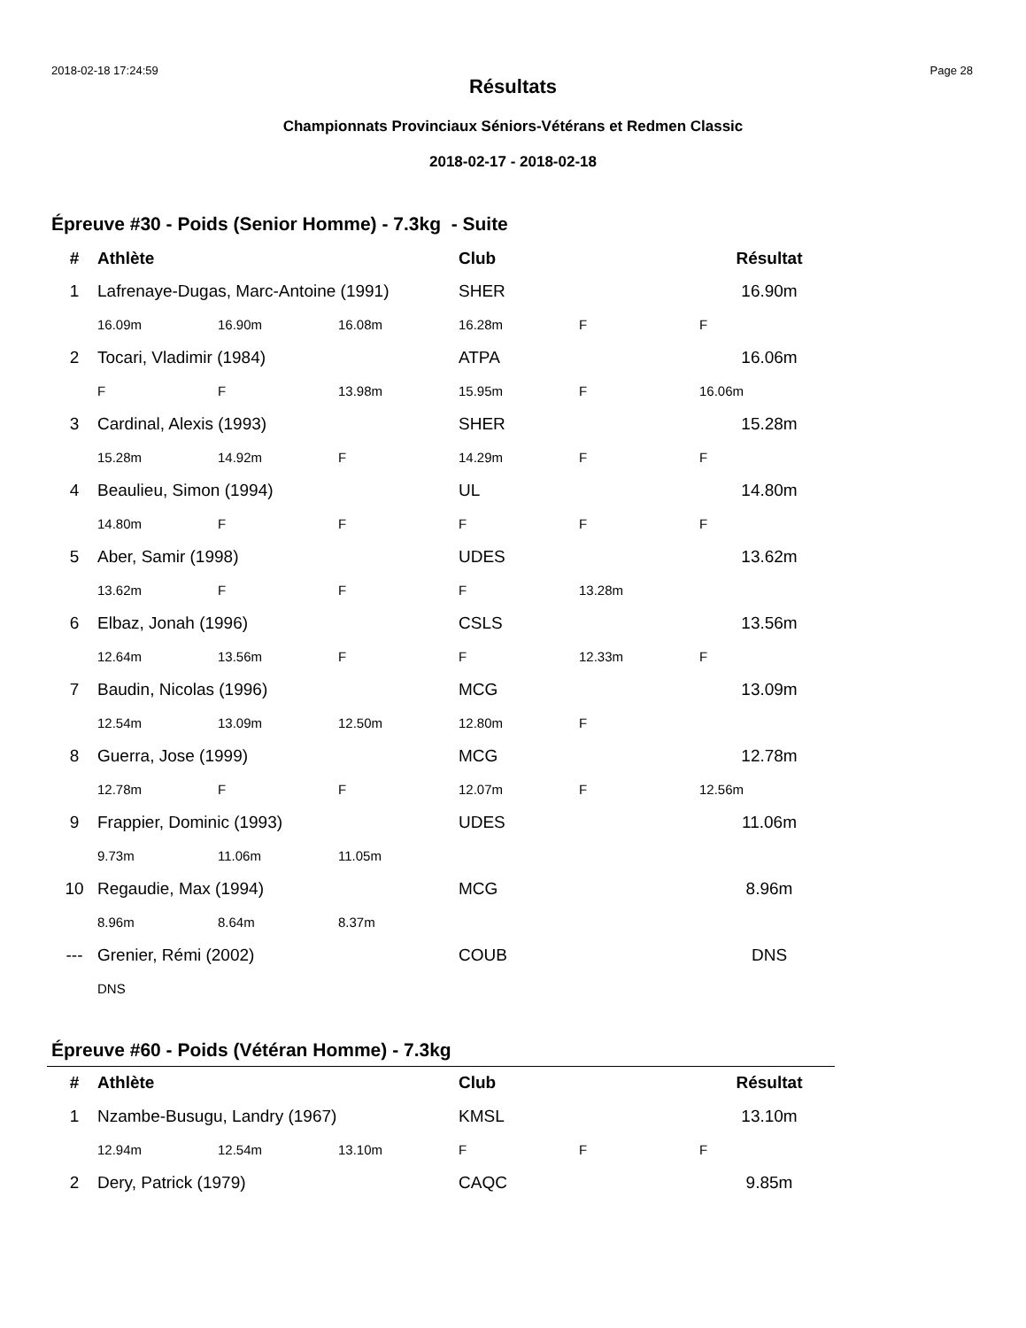2018-02-18 17:24:59 Page 28
Résultats
Championnats Provinciaux Séniors-Vétérans et Redmen Classic
2018-02-17 - 2018-02-18
Épreuve #30 - Poids (Senior Homme) - 7.3kg - Suite
| # | Athlète | | | Club | | Résultat |
| --- | --- | --- | --- | --- | --- | --- |
| 1 | Lafrenaye-Dugas, Marc-Antoine (1991) | | | SHER | | 16.90m |
| | 16.09m | 16.90m | 16.08m | 16.28m | F | F |
| 2 | Tocari, Vladimir (1984) | | | ATPA | | 16.06m |
| | F | F | 13.98m | 15.95m | F | 16.06m |
| 3 | Cardinal, Alexis (1993) | | | SHER | | 15.28m |
| | 15.28m | 14.92m | F | 14.29m | F | F |
| 4 | Beaulieu, Simon (1994) | | | UL | | 14.80m |
| | 14.80m | F | F | F | F | F |
| 5 | Aber, Samir (1998) | | | UDES | | 13.62m |
| | 13.62m | F | F | F | 13.28m | |
| 6 | Elbaz, Jonah (1996) | | | CSLS | | 13.56m |
| | 12.64m | 13.56m | F | F | 12.33m | F |
| 7 | Baudin, Nicolas (1996) | | | MCG | | 13.09m |
| | 12.54m | 13.09m | 12.50m | 12.80m | F | |
| 8 | Guerra, Jose (1999) | | | MCG | | 12.78m |
| | 12.78m | F | F | 12.07m | F | 12.56m |
| 9 | Frappier, Dominic (1993) | | | UDES | | 11.06m |
| | 9.73m | 11.06m | 11.05m | | | |
| 10 | Regaudie, Max (1994) | | | MCG | | 8.96m |
| | 8.96m | 8.64m | 8.37m | | | |
| --- | Grenier, Rémi (2002) | | | COUB | | DNS |
| | DNS | | | | | |
Épreuve #60 - Poids (Vétéran Homme) - 7.3kg
| # | Athlète | | | Club | | Résultat |
| --- | --- | --- | --- | --- | --- | --- |
| 1 | Nzambe-Busugu, Landry (1967) | | | KMSL | | 13.10m |
| | 12.94m | 12.54m | 13.10m | F | F | F |
| 2 | Dery, Patrick (1979) | | | CAQC | | 9.85m |